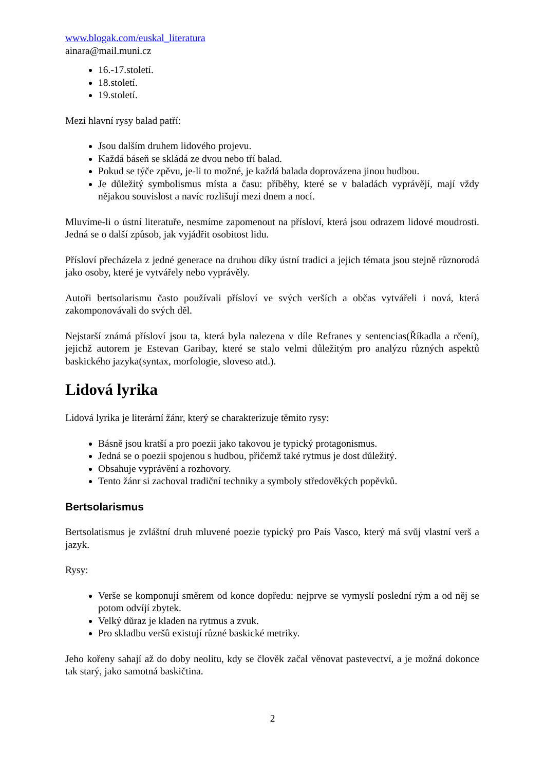www.blogak.com/euskal_literatura
ainara@mail.muni.cz
16.-17.století.
18.století.
19.století.
Mezi hlavní rysy balad patří:
Jsou dalším druhem lidového projevu.
Každá báseň se skládá ze dvou nebo tří balad.
Pokud se týče zpěvu, je-li to možné, je každá balada doprovázena jinou hudbou.
Je důležitý symbolismus místa a času: příběhy, které se v baladách vyprávějí, mají vždy nějakou souvislost a navíc rozlišují mezi dnem a nocí.
Mluvíme-li o ústní literatuře, nesmíme zapomenout na přísloví, která jsou odrazem lidové moudrosti. Jedná se o další způsob, jak vyjádřit osobitost lidu.
Přísloví přecházela z jedné generace na druhou díky ústní tradici a jejich témata jsou stejně různorodá jako osoby, které je vytvářely nebo vyprávěly.
Autoři bertsolarismu často používali přísloví ve svých verších a občas vytvářeli i nová, která zakomponovávali do svých děl.
Nejstarší známá přísloví jsou ta, která byla nalezena v díle Refranes y sentencias(Říkadla a rčení), jejichž autorem je Estevan Garibay, které se stalo velmi důležitým pro analýzu různých aspektů baskického jazyka(syntax, morfologie, sloveso atd.).
Lidová lyrika
Lidová lyrika je literární žánr, který se charakterizuje těmito rysy:
Básně jsou kratší a pro poezii jako takovou je typický protagonismus.
Jedná se o poezii spojenou s hudbou, přičemž také rytmus je dost důležitý.
Obsahuje vyprávění a rozhovory.
Tento žánr si zachoval tradiční techniky a symboly středověkých popěvků.
Bertsolarismus
Bertsolatismus je zvláštní druh mluvené poezie typický pro País Vasco, který má svůj vlastní verš a jazyk.
Rysy:
Verše se komponují směrem od konce dopředu: nejprve se vymyslí poslední rým a od něj se potom odvíjí zbytek.
Velký důraz je kladen na rytmus a zvuk.
Pro skladbu veršů existují různé baskické metriky.
Jeho kořeny sahají až do doby neolitu, kdy se člověk začal věnovat pastevectví, a je možná dokonce tak starý, jako samotná baskičtina.
2